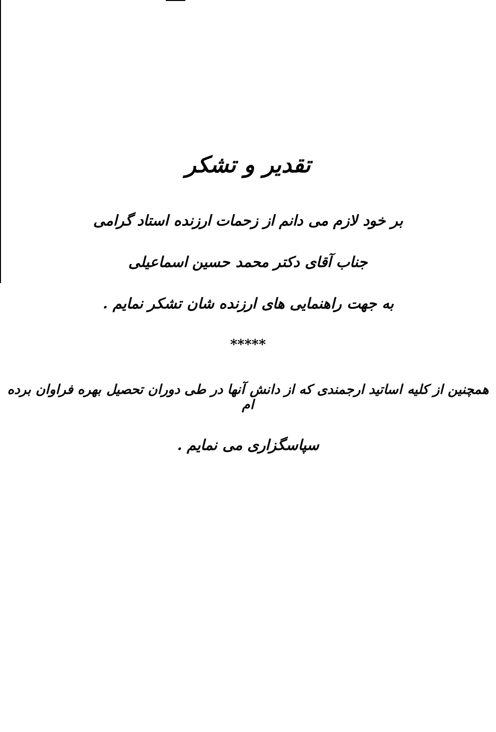تقدیر و تشکر
بر خود لازم می دانم از زحمات ارزنده استاد گرامی
جناب آقای دکتر محمد حسین اسماعیلی
به جهت راهنمایی های ارزنده شان تشکر نمایم .
*****
همچنین از کلیه اساتید ارجمندی که از دانش آنها در طی دوران تحصیل بهره فراوان برده ام
سپاسگزاری می نمایم .